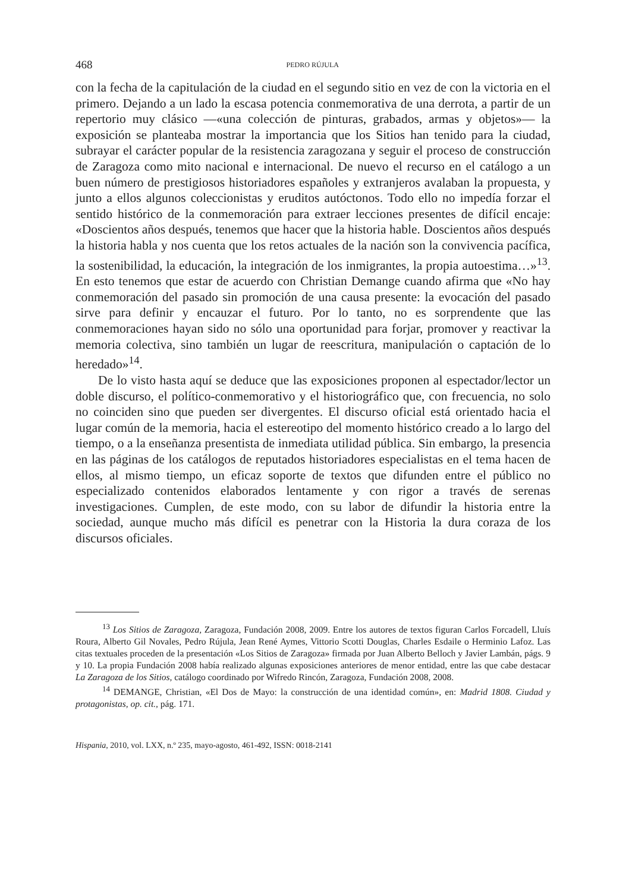468 PEDRO RÚJULA
con la fecha de la capitulación de la ciudad en el segundo sitio en vez de con la victoria en el primero. Dejando a un lado la escasa potencia conmemorativa de una derrota, a partir de un repertorio muy clásico —«una colección de pinturas, grabados, armas y objetos»— la exposición se planteaba mostrar la importancia que los Sitios han tenido para la ciudad, subrayar el carácter popular de la resistencia zaragozana y seguir el proceso de construcción de Zaragoza como mito nacional e internacional. De nuevo el recurso en el catálogo a un buen número de prestigiosos historiadores españoles y extranjeros avalaban la propuesta, y junto a ellos algunos coleccionistas y eruditos autóctonos. Todo ello no impedía forzar el sentido histórico de la conmemoración para extraer lecciones presentes de difícil encaje: «Doscientos años después, tenemos que hacer que la historia hable. Doscientos años después la historia habla y nos cuenta que los retos actuales de la nación son la convivencia pacífica, la sostenibilidad, la educación, la integración de los inmigrantes, la propia autoestima…»<sup>13</sup>. En esto tenemos que estar de acuerdo con Christian Demange cuando afirma que «No hay conmemoración del pasado sin promoción de una causa presente: la evocación del pasado sirve para definir y encauzar el futuro. Por lo tanto, no es sorprendente que las conmemoraciones hayan sido no sólo una oportunidad para forjar, promover y reactivar la memoria colectiva, sino también un lugar de reescritura, manipulación o captación de lo heredado»<sup>14</sup>.
De lo visto hasta aquí se deduce que las exposiciones proponen al espectador/lector un doble discurso, el político-conmemorativo y el historiográfico que, con frecuencia, no solo no coinciden sino que pueden ser divergentes. El discurso oficial está orientado hacia el lugar común de la memoria, hacia el estereotipo del momento histórico creado a lo largo del tiempo, o a la enseñanza presentista de inmediata utilidad pública. Sin embargo, la presencia en las páginas de los catálogos de reputados historiadores especialistas en el tema hacen de ellos, al mismo tiempo, un eficaz soporte de textos que difunden entre el público no especializado contenidos elaborados lentamente y con rigor a través de serenas investigaciones. Cumplen, de este modo, con su labor de difundir la historia entre la sociedad, aunque mucho más difícil es penetrar con la Historia la dura coraza de los discursos oficiales.
<sup>13</sup> Los Sitios de Zaragoza, Zaragoza, Fundación 2008, 2009. Entre los autores de textos figuran Carlos Forcadell, Lluís Roura, Alberto Gil Novales, Pedro Rújula, Jean René Aymes, Vittorio Scotti Douglas, Charles Esdaile o Herminio Lafoz. Las citas textuales proceden de la presentación «Los Sitios de Zaragoza» firmada por Juan Alberto Belloch y Javier Lambán, págs. 9 y 10. La propia Fundación 2008 había realizado algunas exposiciones anteriores de menor entidad, entre las que cabe destacar La Zaragoza de los Sitios, catálogo coordinado por Wifredo Rincón, Zaragoza, Fundación 2008, 2008.
<sup>14</sup> DEMANGE, Christian, «El Dos de Mayo: la construcción de una identidad común», en: Madrid 1808. Ciudad y protagonistas, op. cit., pág. 171.
Hispania, 2010, vol. LXX, n.º 235, mayo-agosto, 461-492, ISSN: 0018-2141